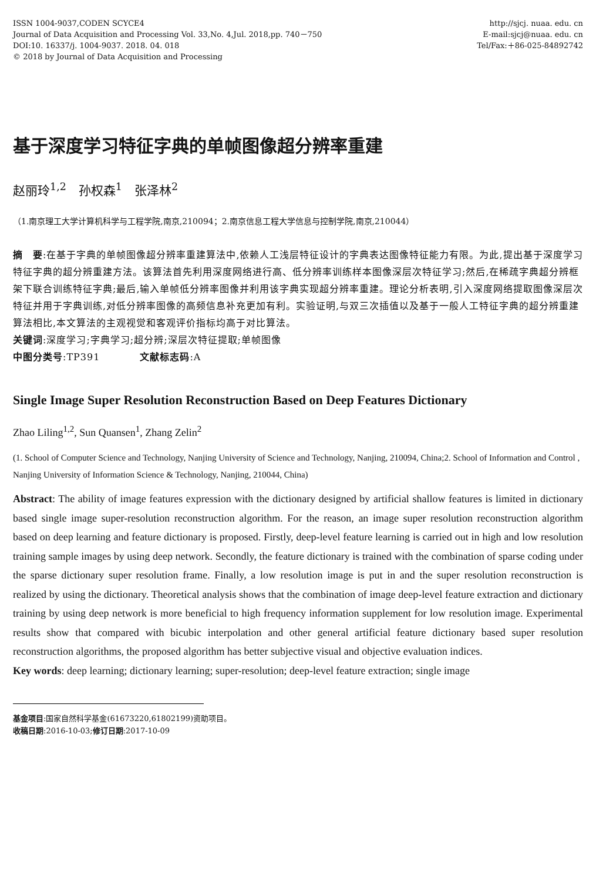ISSN 1004-9037,CODEN SCYCE4
Journal of Data Acquisition and Processing Vol. 33,No. 4,Jul. 2018,pp. 740－750
DOI:10. 16337/j. 1004-9037. 2018. 04. 018
© 2018 by Journal of Data Acquisition and Processing
http://sjcj. nuaa. edu. cn
E-mail:sjcj@nuaa. edu. cn
Tel/Fax:＋86-025-84892742
基于深度学习特征字典的单帧图像超分辨率重建
赵丽玲<sup>1,2</sup>　孙权森<sup>1</sup>　张泽林<sup>2</sup>
（1.南京理工大学计算机科学与工程学院,南京,210094；2.南京信息工程大学信息与控制学院,南京,210044）
摘　要:在基于字典的单帧图像超分辨率重建算法中,依赖人工浅层特征设计的字典表达图像特征能力有限。为此,提出基于深度学习特征字典的超分辨重建方法。该算法首先利用深度网络进行高、低分辨率训练样本图像深层次特征学习;然后,在稀疏字典超分辨框架下联合训练特征字典;最后,输入单帧低分辨率图像并利用该字典实现超分辨率重建。理论分析表明,引入深度网络提取图像深层次特征并用于字典训练,对低分辨率图像的高频信息补充更加有利。实验证明,与双三次插值以及基于一般人工特征字典的超分辨重建算法相比,本文算法的主观视觉和客观评价指标均高于对比算法。
关键词:深度学习;字典学习;超分辨;深层次特征提取;单帧图像
中图分类号:TP391　　　　文献标志码:A
Single Image Super Resolution Reconstruction Based on Deep Features Dictionary
Zhao Liling<sup>1,2</sup>, Sun Quansen<sup>1</sup>, Zhang Zelin<sup>2</sup>
(1. School of Computer Science and Technology, Nanjing University of Science and Technology, Nanjing, 210094, China;2. School of Information and Control , Nanjing University of Information Science & Technology, Nanjing, 210044, China)
Abstract: The ability of image features expression with the dictionary designed by artificial shallow features is limited in dictionary based single image super-resolution reconstruction algorithm. For the reason, an image super resolution reconstruction algorithm based on deep learning and feature dictionary is proposed. Firstly, deep-level feature learning is carried out in high and low resolution training sample images by using deep network. Secondly, the feature dictionary is trained with the combination of sparse coding under the sparse dictionary super resolution frame. Finally, a low resolution image is put in and the super resolution reconstruction is realized by using the dictionary. Theoretical analysis shows that the combination of image deep-level feature extraction and dictionary training by using deep network is more beneficial to high frequency information supplement for low resolution image. Experimental results show that compared with bicubic interpolation and other general artificial feature dictionary based super resolution reconstruction algorithms, the proposed algorithm has better subjective visual and objective evaluation indices.
Key words: deep learning; dictionary learning; super-resolution; deep-level feature extraction; single image
基金项目:国家自然科学基金(61673220,61802199)资助项目。
收稿日期:2016-10-03;修订日期:2017-10-09